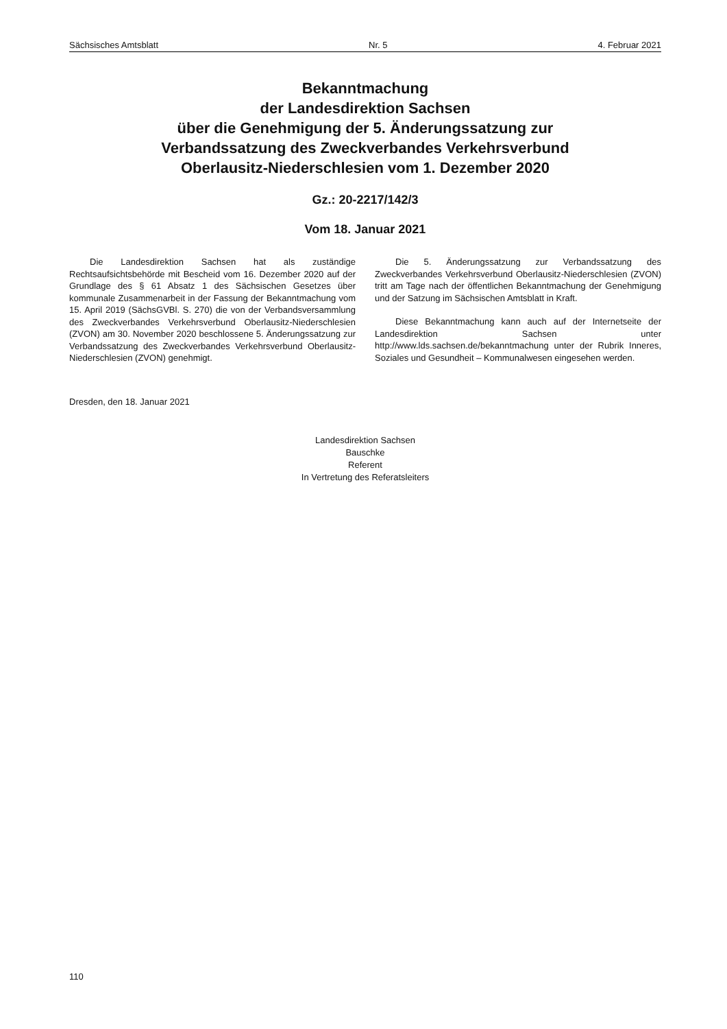Sächsisches Amtsblatt Nr. 5 4. Februar 2021
Bekanntmachung
der Landesdirektion Sachsen
über die Genehmigung der 5. Änderungssatzung zur
Verbandssatzung des Zweckverbandes Verkehrsverbund
Oberlausitz-Niederschlesien vom 1. Dezember 2020
Gz.: 20-2217/142/3
Vom 18. Januar 2021
Die Landesdirektion Sachsen hat als zuständige Rechtsaufsichtsbehörde mit Bescheid vom 16. Dezember 2020 auf der Grundlage des § 61 Absatz 1 des Sächsischen Gesetzes über kommunale Zusammenarbeit in der Fassung der Bekanntmachung vom 15. April 2019 (SächsGVBl. S. 270) die von der Verbandsversammlung des Zweckverbandes Verkehrsverbund Oberlausitz-Niederschlesien (ZVON) am 30. November 2020 beschlossene 5. Änderungssatzung zur Verbandssatzung des Zweckverbandes Verkehrsverbund Oberlausitz-Niederschlesien (ZVON) genehmigt.
Die 5. Änderungssatzung zur Verbandssatzung des Zweckverbandes Verkehrsverbund Oberlausitz-Niederschlesien (ZVON) tritt am Tage nach der öffentlichen Bekanntmachung der Genehmigung und der Satzung im Sächsischen Amtsblatt in Kraft.
Diese Bekanntmachung kann auch auf der Internetseite der Landesdirektion Sachsen unter http://www.lds.sachsen.de/bekanntmachung unter der Rubrik Inneres, Soziales und Gesundheit – Kommunalwesen eingesehen werden.
Dresden, den 18. Januar 2021
Landesdirektion Sachsen
Bauschke
Referent
In Vertretung des Referatsleiters
110